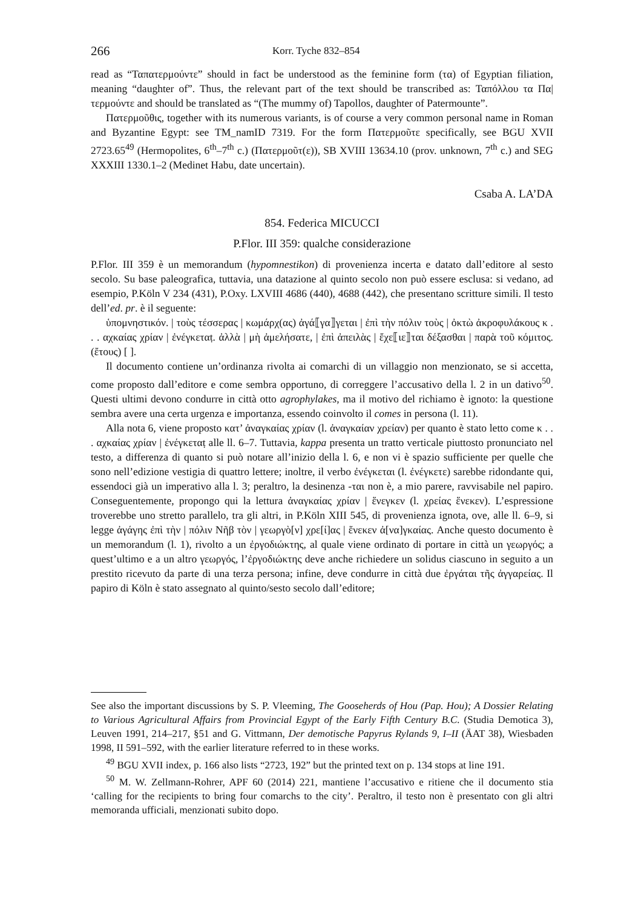266 Korr. Tyche 832–854
read as “Ταπατερμούντε” should in fact be understood as the feminine form (τα) of Egyptian filiation, meaning “daughter of”. Thus, the relevant part of the text should be transcribed as: Ταπόλλου τα Πα|τερμούντε and should be translated as “(The mummy of) Tapollos, daughter of Patermounte”.
Πατερμοῦθις, together with its numerous variants, is of course a very common personal name in Roman and Byzantine Egypt: see TM_namID 7319. For the form Πατερμοῦτε specifically, see BGU XVII 2723.65<sup>49</sup> (Hermopolites, 6<sup>th</sup>–7<sup>th</sup> c.) (Πατερμοῦτ(ε)), SB XVIII 13634.10 (prov. unknown, 7<sup>th</sup> c.) and SEG XXXIII 1330.1–2 (Medinet Habu, date uncertain).
Csaba A. LA’DA
854. Federica MICUCCI
P.Flor. III 359: qualche considerazione
P.Flor. III 359 è un memorandum (hypomnestikon) di provenienza incerta e datato dall’editore al sesto secolo. Su base paleografica, tuttavia, una datazione al quinto secolo non può essere esclusa: si vedano, ad esempio, P.Köln V 234 (431), P.Oxy. LXVIII 4686 (440), 4688 (442), che presentano scritture simili. Il testo dell’ed. pr. è il seguente:
ὑπομνηστικόν. | τοὺς τέσσερας | κωμάρχ(ας) ἀγά⟦γα⟧γεται | ἐπὶ τὴν πόλιν τοὺς | ὀκτὼ ἀκροφυλάκους κ . . . αχκαίας χρίαν | ἐνέγκεταṭ. ἀλλὰ | μὴ ἀμελήσατε, | ἐπὶ ἀπειλὰς | ἔχε⟦ιε⟧ται δέξασθαι | παρὰ τοῦ κόμιτος. (ἔτους) [ ].
Il documento contiene un’ordinanza rivolta ai comarchi di un villaggio non menzionato, se si accetta, come proposto dall’editore e come sembra opportuno, di correggere l’accusativo della l. 2 in un dativo<sup>50</sup>. Questi ultimi devono condurre in città otto agrophylakes, ma il motivo del richiamo è ignoto: la questione sembra avere una certa urgenza e importanza, essendo coinvolto il comes in persona (l. 11).
Alla nota 6, viene proposto κατ’ ἀναγκαίας χρίαν (l. ἀναγκαίαν χρείαν) per quanto è stato letto come κ . . . αχκαίας χρίαν | ἐνέγκεταṭ alle ll. 6–7. Tuttavia, kappa presenta un tratto verticale piuttosto pronunciato nel testo, a differenza di quanto si può notare all’inizio della l. 6, e non vi è spazio sufficiente per quelle che sono nell’edizione vestigia di quattro lettere; inoltre, il verbo ἐνέγκεται (l. ἐνέγκετε) sarebbe ridondante qui, essendoci già un imperativo alla l. 3; peraltro, la desinenza -ται non è, a mio parere, ravvisabile nel papiro. Conseguentemente, propongo qui la lettura ἀναγκαίας χρίαν | ἕνεγκεν (l. χρείας ἕνεκεν). L’espressione troverebbe uno stretto parallelo, tra gli altri, in P.Köln XIII 545, di provenienza ignota, ove, alle ll. 6–9, si legge ἀγάγης ἐπὶ τὴν | πόλιν Νῆβ τὸν | γεωργὸ[ν] χρε[ί]ας | ἕνεκεν ἀ[να]γκαίας. Anche questo documento è un memorandum (l. 1), rivolto a un ἐργοδιώκτης, al quale viene ordinato di portare in città un γεωργός; a quest’ultimo e a un altro γεωργός, l’ἐργοδιώκτης deve anche richiedere un solidus ciascuno in seguito a un prestito ricevuto da parte di una terza persona; infine, deve condurre in città due ἐργάται τῆς ἀγγαρείας. Il papiro di Köln è stato assegnato al quinto/sesto secolo dall’editore;
See also the important discussions by S. P. Vleeming, The Gooseherds of Hou (Pap. Hou); A Dossier Relating to Various Agricultural Affairs from Provincial Egypt of the Early Fifth Century B.C. (Studia Demotica 3), Leuven 1991, 214–217, §51 and G. Vittmann, Der demotische Papyrus Rylands 9, I–II (ÄAT 38), Wiesbaden 1998, II 591–592, with the earlier literature referred to in these works.
<sup>49</sup> BGU XVII index, p. 166 also lists “2723, 192” but the printed text on p. 134 stops at line 191.
<sup>50</sup> M. W. Zellmann-Rohrer, APF 60 (2014) 221, mantiene l’accusativo e ritiene che il documento stia ‘calling for the recipients to bring four comarchs to the city’. Peraltro, il testo non è presentato con gli altri memoranda ufficiali, menzionati subito dopo.